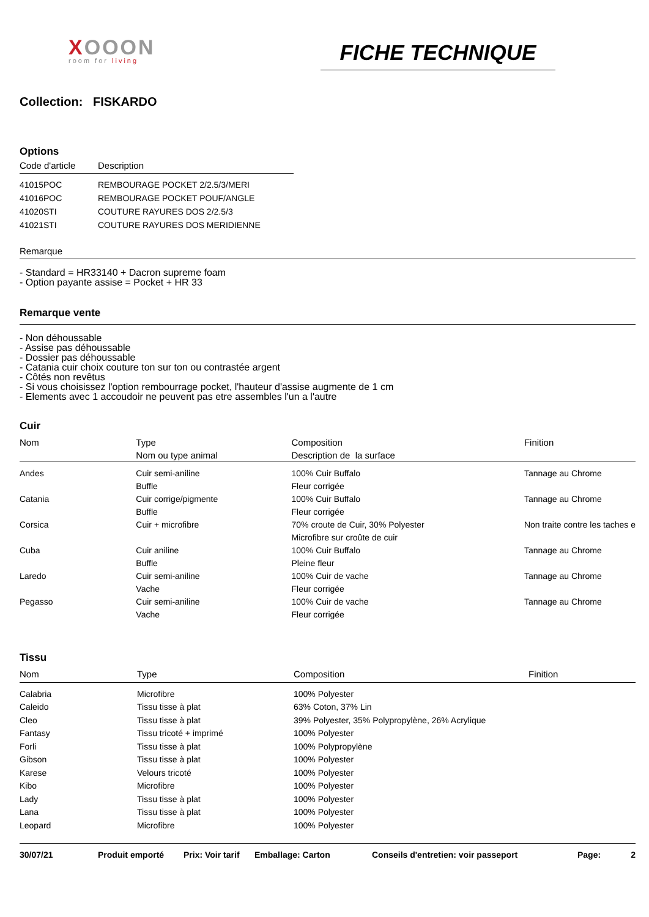XOOON
room for living
FICHE TECHNIQUE
Collection: FISKARDO
Options
| Code d'article | Description |
| --- | --- |
| 41015POC | REMBOURAGE POCKET 2/2.5/3/MERI |
| 41016POC | REMBOURAGE POCKET POUF/ANGLE |
| 41020STI | COUTURE RAYURES DOS 2/2.5/3 |
| 41021STI | COUTURE RAYURES DOS MERIDIENNE |
Remarque
- Standard = HR33140 + Dacron supreme foam
- Option payante assise = Pocket + HR 33
Remarque vente
- Non déhoussable
- Assise pas déhoussable
- Dossier pas déhoussable
- Catania cuir choix couture ton sur ton ou contrastée argent
- Côtés non revêtus
- Si vous choisissez l'option rembourrage pocket, l'hauteur d'assise augmente de 1 cm
- Elements avec 1 accoudoir ne peuvent pas etre assembles l'un a l'autre
Cuir
| Nom | Type Nom ou type animal | Composition Description de la surface | Finition |
| --- | --- | --- | --- |
| Andes | Cuir semi-aniline Buffle | 100% Cuir Buffalo Fleur corrigée | Tannage au Chrome |
| Catania | Cuir corrige/pigmente Buffle | 100% Cuir Buffalo Fleur corrigée | Tannage au Chrome |
| Corsica | Cuir + microfibre | 70% croute de Cuir, 30% Polyester Microfibre sur croûte de cuir | Non traite contre les taches e |
| Cuba | Cuir aniline Buffle | 100% Cuir Buffalo Pleine fleur | Tannage au Chrome |
| Laredo | Cuir semi-aniline Vache | 100% Cuir de vache Fleur corrigée | Tannage au Chrome |
| Pegasso | Cuir semi-aniline Vache | 100% Cuir de vache Fleur corrigée | Tannage au Chrome |
Tissu
| Nom | Type | Composition | Finition |
| --- | --- | --- | --- |
| Calabria | Microfibre | 100% Polyester | |
| Caleido | Tissu tisse à plat | 63% Coton, 37% Lin | |
| Cleo | Tissu tisse à plat | 39% Polyester, 35% Polypropylène, 26% Acrylique | |
| Fantasy | Tissu tricoté + imprimé | 100% Polyester | |
| Forli | Tissu tisse à plat | 100% Polypropylène | |
| Gibson | Tissu tisse à plat | 100% Polyester | |
| Karese | Velours tricoté | 100% Polyester | |
| Kibo | Microfibre | 100% Polyester | |
| Lady | Tissu tisse à plat | 100% Polyester | |
| Lana | Tissu tisse à plat | 100% Polyester | |
| Leopard | Microfibre | 100% Polyester | |
| 30/07/21 | Produit emporté | Prix: Voir tarif | Emballage: Carton | Conseils d'entretien: voir passeport | Page: | 2 |